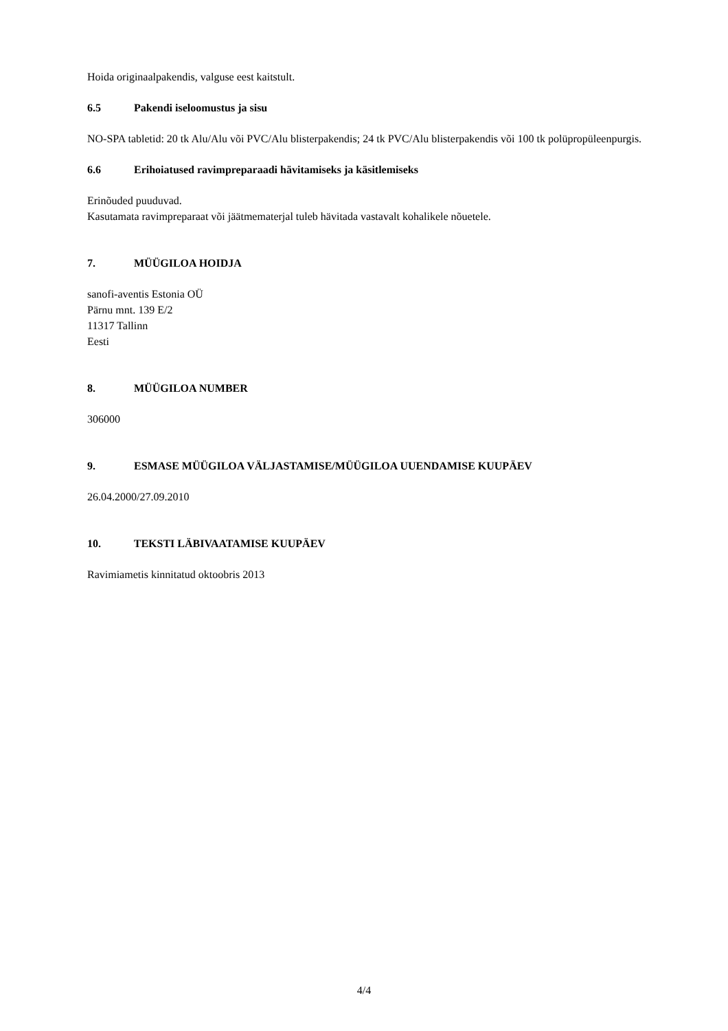Hoida originaalpakendis, valguse eest kaitstult.
6.5 Pakendi iseloomustus ja sisu
NO-SPA tabletid: 20 tk Alu/Alu või PVC/Alu blisterpakendis; 24 tk PVC/Alu blisterpakendis või 100 tk polüpropüleenpurgis.
6.6 Erihoiatused ravimpreparaadi hävitamiseks ja käsitlemiseks
Erinõuded puuduvad.
Kasutamata ravimpreparaat või jäätmematerjal tuleb hävitada vastavalt kohalikele nõuetele.
7. MÜÜGILOA HOIDJA
sanofi-aventis Estonia OÜ
Pärnu mnt. 139 E/2
11317 Tallinn
Eesti
8. MÜÜGILOA NUMBER
306000
9. ESMASE MÜÜGILOA VÄLJASTAMISE/MÜÜGILOA UUENDAMISE KUUPÄEV
26.04.2000/27.09.2010
10. TEKSTI LÄBIVAATAMISE KUUPÄEV
Ravimiametis kinnitatud oktoobris 2013
4/4